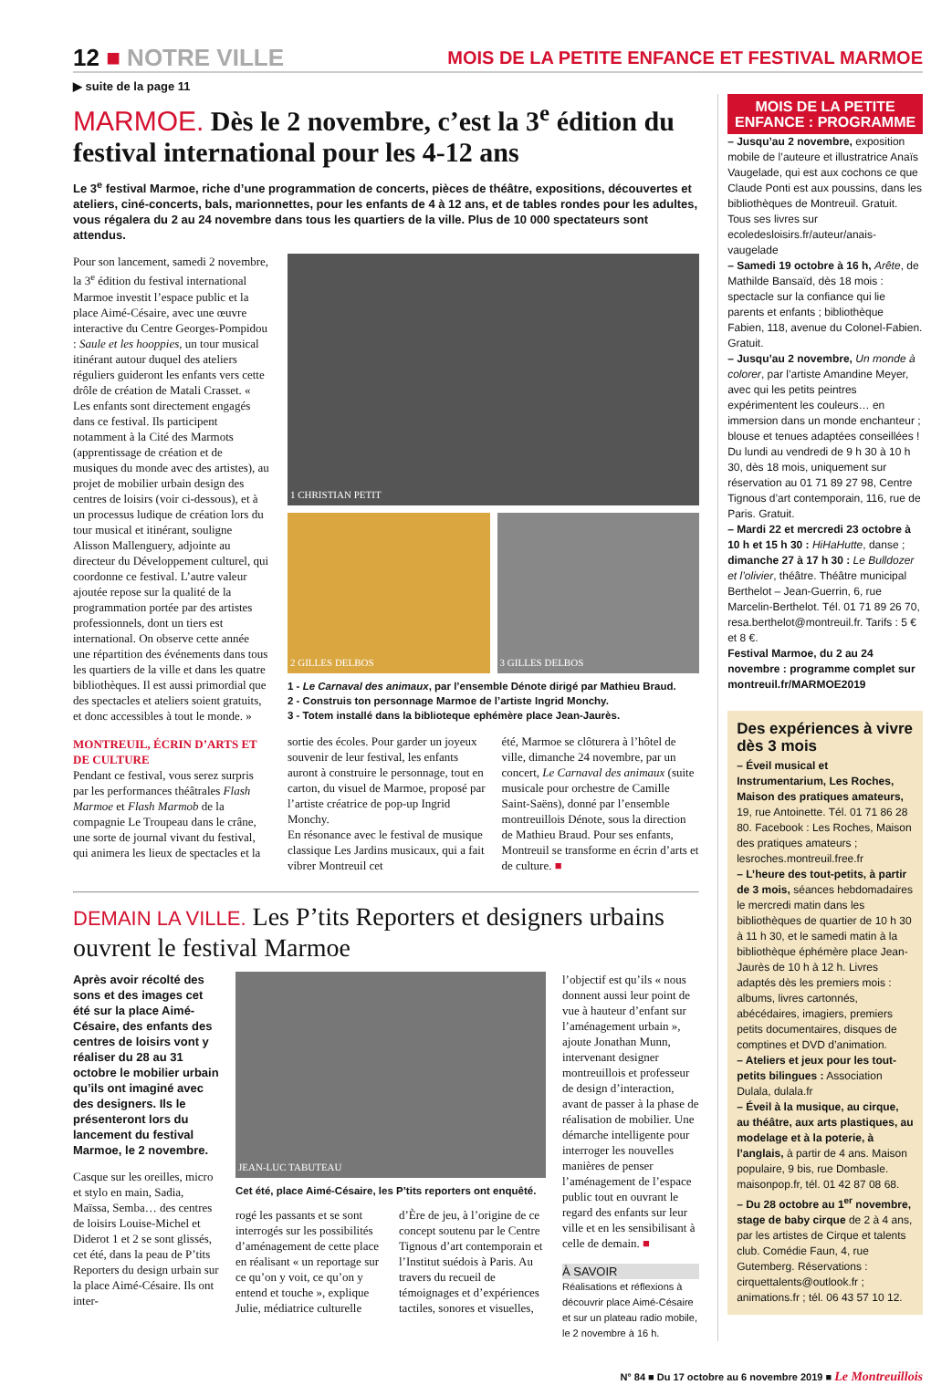12 ■ NOTRE VILLE
MOIS DE LA PETITE ENFANCE ET FESTIVAL MARMOE
▶ suite de la page 11
MARMOE. Dès le 2 novembre, c’est la 3<sup>e</sup> édition du festival international pour les 4-12 ans
Le 3<sup>e</sup> festival Marmoe, riche d’une programmation de concerts, pièces de théâtre, expositions, découvertes et ateliers, ciné-concerts, bals, marionnettes, pour les enfants de 4 à 12 ans, et de tables rondes pour les adultes, vous régalera du 2 au 24 novembre dans tous les quartiers de la ville. Plus de 10 000 spectateurs sont attendus.
Pour son lancement, samedi 2 novembre, la 3<sup>e</sup> édition du festival international Marmoe investit l’espace public et la place Aimé-Césaire, avec une œuvre interactive du Centre Georges-Pompidou : Saule et les hooppies, un tour musical itinérant autour duquel des ateliers réguliers guideront les enfants vers cette drôle de création de Matali Crasset. « Les enfants sont directement engagés dans ce festival. Ils participent notamment à la Cité des Marmots (apprentissage de création et de musiques du monde avec des artistes), au projet de mobilier urbain design des centres de loisirs (voir ci-dessous), et à un processus ludique de création lors du tour musical et itinérant, souligne Alisson Mallenguery, adjointe au directeur du Développement culturel, qui coordonne ce festival. L’autre valeur ajoutée repose sur la qualité de la programmation portée par des artistes professionnels, dont un tiers est international. On observe cette année une répartition des événements dans tous les quartiers de la ville et dans les quatre bibliothèques. Il est aussi primordial que des spectacles et ateliers soient gratuits, et donc accessibles à tout le monde. »
MONTREUIL, ÉCRIN D’ARTS ET DE CULTURE
Pendant ce festival, vous serez surpris par les performances théâtrales Flash Marmoe et Flash Marmob de la compagnie Le Troupeau dans le crâne, une sorte de journal vivant du festival, qui animera les lieux de spectacles et la
1 CHRISTIAN PETIT
2 GILLES DELBOS 3 GILLES DELBOS
1 - Le Carnaval des animaux, par l’ensemble Dénote dirigé par Mathieu Braud.
2 - Construis ton personnage Marmoe de l’artiste Ingrid Monchy.
3 - Totem installé dans la biblioteque ephémère place Jean-Jaurès.
sortie des écoles. Pour garder un joyeux souvenir de leur festival, les enfants auront à construire le personnage, tout en carton, du visuel de Marmoe, proposé par l’artiste créatrice de pop-up Ingrid Monchy.
En résonance avec le festival de musique classique Les Jardins musicaux, qui a fait vibrer Montreuil cet
été, Marmoe se clôturera à l’hôtel de ville, dimanche 24 novembre, par un concert, Le Carnaval des animaux (suite musicale pour orchestre de Camille Saint-Saëns), donné par l’ensemble montreuillois Dénote, sous la direction de Mathieu Braud. Pour ses enfants, Montreuil se transforme en écrin d’arts et de culture. ■
DEMAIN LA VILLE. Les P’tits Reporters et designers urbains ouvrent le festival Marmoe
Après avoir récolté des sons et des images cet été sur la place Aimé-Césaire, des enfants des centres de loisirs vont y réaliser du 28 au 31 octobre le mobilier urbain qu’ils ont imaginé avec des designers. Ils le présenteront lors du lancement du festival Marmoe, le 2 novembre.
Casque sur les oreilles, micro et stylo en main, Sadia, Maïssa, Semba… des centres de loisirs Louise-Michel et Diderot 1 et 2 se sont glissés, cet été, dans la peau de P’tits Reporters du design urbain sur la place Aimé-Césaire. Ils ont inter-
JEAN-LUC TABUTEAU
Cet été, place Aimé-Césaire, les P’tits reporters ont enquêté.
rogé les passants et se sont interrogés sur les possibilités d’aménagement de cette place en réalisant « un reportage sur ce qu’on y voit, ce qu’on y entend et touche », explique Julie, médiatrice culturelle
d’Ère de jeu, à l’origine de ce concept soutenu par le Centre Tignous d’art contemporain et l’Institut suédois à Paris. Au travers du recueil de témoignages et d’expériences tactiles, sonores et visuelles,
l’objectif est qu’ils « nous donnent aussi leur point de vue à hauteur d’enfant sur l’aménagement urbain », ajoute Jonathan Munn, intervenant designer montreuillois et professeur de design d’interaction, avant de passer à la phase de réalisation de mobilier. Une démarche intelligente pour interroger les nouvelles manières de penser l’aménagement de l’espace public tout en ouvrant le regard des enfants sur leur ville et en les sensibilisant à celle de demain. ■
À SAVOIR
Réalisations et réflexions à découvrir place Aimé-Césaire et sur un plateau radio mobile, le 2 novembre à 16 h.
MOIS DE LA PETITE ENFANCE : PROGRAMME
– Jusqu’au 2 novembre, exposition mobile de l’auteure et illustratrice Anaïs Vaugelade, qui est aux cochons ce que Claude Ponti est aux poussins, dans les bibliothèques de Montreuil. Gratuit. Tous ses livres sur ecoledesloisirs.fr/auteur/anais-vaugelade
– Samedi 19 octobre à 16 h, Arête, de Mathilde Bansaïd, dès 18 mois : spectacle sur la confiance qui lie parents et enfants ; bibliothèque Fabien, 118, avenue du Colonel-Fabien. Gratuit.
– Jusqu’au 2 novembre, Un monde à colorer, par l’artiste Amandine Meyer, avec qui les petits peintres expérimentent les couleurs… en immersion dans un monde enchanteur ; blouse et tenues adaptées conseillées ! Du lundi au vendredi de 9 h 30 à 10 h 30, dès 18 mois, uniquement sur réservation au 01 71 89 27 98, Centre Tignous d’art contemporain, 116, rue de Paris. Gratuit.
– Mardi 22 et mercredi 23 octobre à 10 h et 15 h 30 : HiHaHutte, danse ; dimanche 27 à 17 h 30 : Le Bulldozer et l’olivier, théâtre. Théâtre municipal Berthelot – Jean-Guerrin, 6, rue Marcelin-Berthelot. Tél. 01 71 89 26 70, resa.berthelot@montreuil.fr. Tarifs : 5 € et 8 €.
Festival Marmoe, du 2 au 24 novembre : programme complet sur montreuil.fr/MARMOE2019
Des expériences à vivre dès 3 mois
– Éveil musical et Instrumentarium, Les Roches, Maison des pratiques amateurs, 19, rue Antoinette. Tél. 01 71 86 28 80. Facebook : Les Roches, Maison des pratiques amateurs ; lesroches.montreuil.free.fr
– L’heure des tout-petits, à partir de 3 mois, séances hebdomadaires le mercredi matin dans les bibliothèques de quartier de 10 h 30 à 11 h 30, et le samedi matin à la bibliothèque éphémère place Jean-Jaurès de 10 h à 12 h. Livres adaptés dès les premiers mois : albums, livres cartonnés, abécédaires, imagiers, premiers petits documentaires, disques de comptines et DVD d’animation.
– Ateliers et jeux pour les tout-petits bilingues : Association Dulala, dulala.fr
– Éveil à la musique, au cirque, au théâtre, aux arts plastiques, au modelage et à la poterie, à l’anglais, à partir de 4 ans. Maison populaire, 9 bis, rue Dombasle. maisonpop.fr, tél. 01 42 87 08 68.
– Du 28 octobre au 1<sup>er</sup> novembre, stage de baby cirque de 2 à 4 ans, par les artistes de Cirque et talents club. Comédie Faun, 4, rue Gutemberg. Réservations : cirquettalents@outlook.fr ; animations.fr ; tél. 06 43 57 10 12.
N° 84 ■ Du 17 octobre au 6 novembre 2019 ■ Le Montreuillois